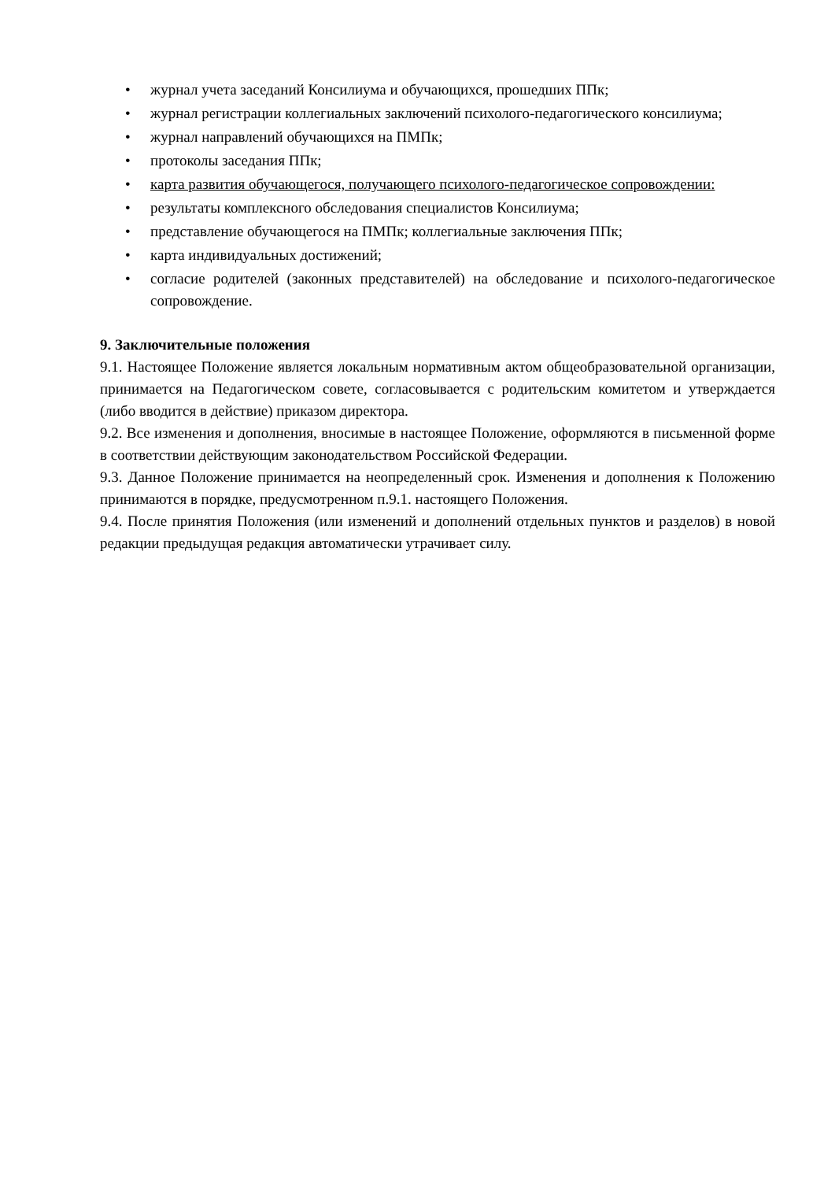• журнал учета заседаний Консилиума и обучающихся, прошедших ППк;
• журнал регистрации коллегиальных заключений психолого-педагогического консилиума;
• журнал направлений обучающихся на ПМПк;
• протоколы заседания ППк;
• карта развития обучающегося, получающего психолого-педагогическое сопровождении:
• результаты комплексного обследования специалистов Консилиума;
• представление обучающегося на ПМПк; коллегиальные заключения ППк;
• карта индивидуальных достижений;
• согласие родителей (законных представителей) на обследование и психолого-педагогическое сопровождение.
9. Заключительные положения
9.1. Настоящее Положение является локальным нормативным актом общеобразовательной организации, принимается на Педагогическом совете, согласовывается с родительским комитетом и утверждается (либо вводится в действие) приказом директора.
9.2. Все изменения и дополнения, вносимые в настоящее Положение, оформляются в письменной форме в соответствии действующим законодательством Российской Федерации.
9.3. Данное Положение принимается на неопределенный срок. Изменения и дополнения к Положению принимаются в порядке, предусмотренном п.9.1. настоящего Положения.
9.4. После принятия Положения (или изменений и дополнений отдельных пунктов и разделов) в новой редакции предыдущая редакция автоматически утрачивает силу.